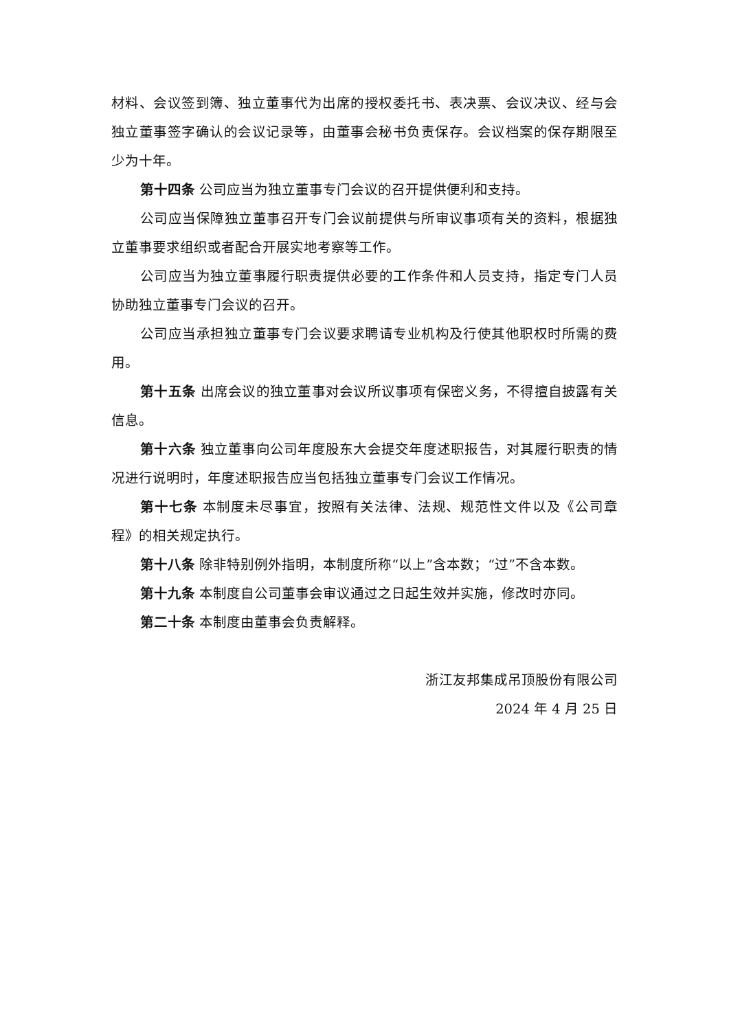材料、会议签到簿、独立董事代为出席的授权委托书、表决票、会议决议、经与会独立董事签字确认的会议记录等，由董事会秘书负责保存。会议档案的保存期限至少为十年。
第十四条 公司应当为独立董事专门会议的召开提供便利和支持。
公司应当保障独立董事召开专门会议前提供与所审议事项有关的资料，根据独立董事要求组织或者配合开展实地考察等工作。
公司应当为独立董事履行职责提供必要的工作条件和人员支持，指定专门人员协助独立董事专门会议的召开。
公司应当承担独立董事专门会议要求聘请专业机构及行使其他职权时所需的费用。
第十五条 出席会议的独立董事对会议所议事项有保密义务，不得擅自披露有关信息。
第十六条 独立董事向公司年度股东大会提交年度述职报告，对其履行职责的情况进行说明时，年度述职报告应当包括独立董事专门会议工作情况。
第十七条 本制度未尽事宜，按照有关法律、法规、规范性文件以及《公司章程》的相关规定执行。
第十八条 除非特别例外指明，本制度所称“以上”含本数；“过”不含本数。
第十九条 本制度自公司董事会审议通过之日起生效并实施，修改时亦同。
第二十条 本制度由董事会负责解释。
浙江友邦集成吊顶股份有限公司
2024 年 4 月 25 日